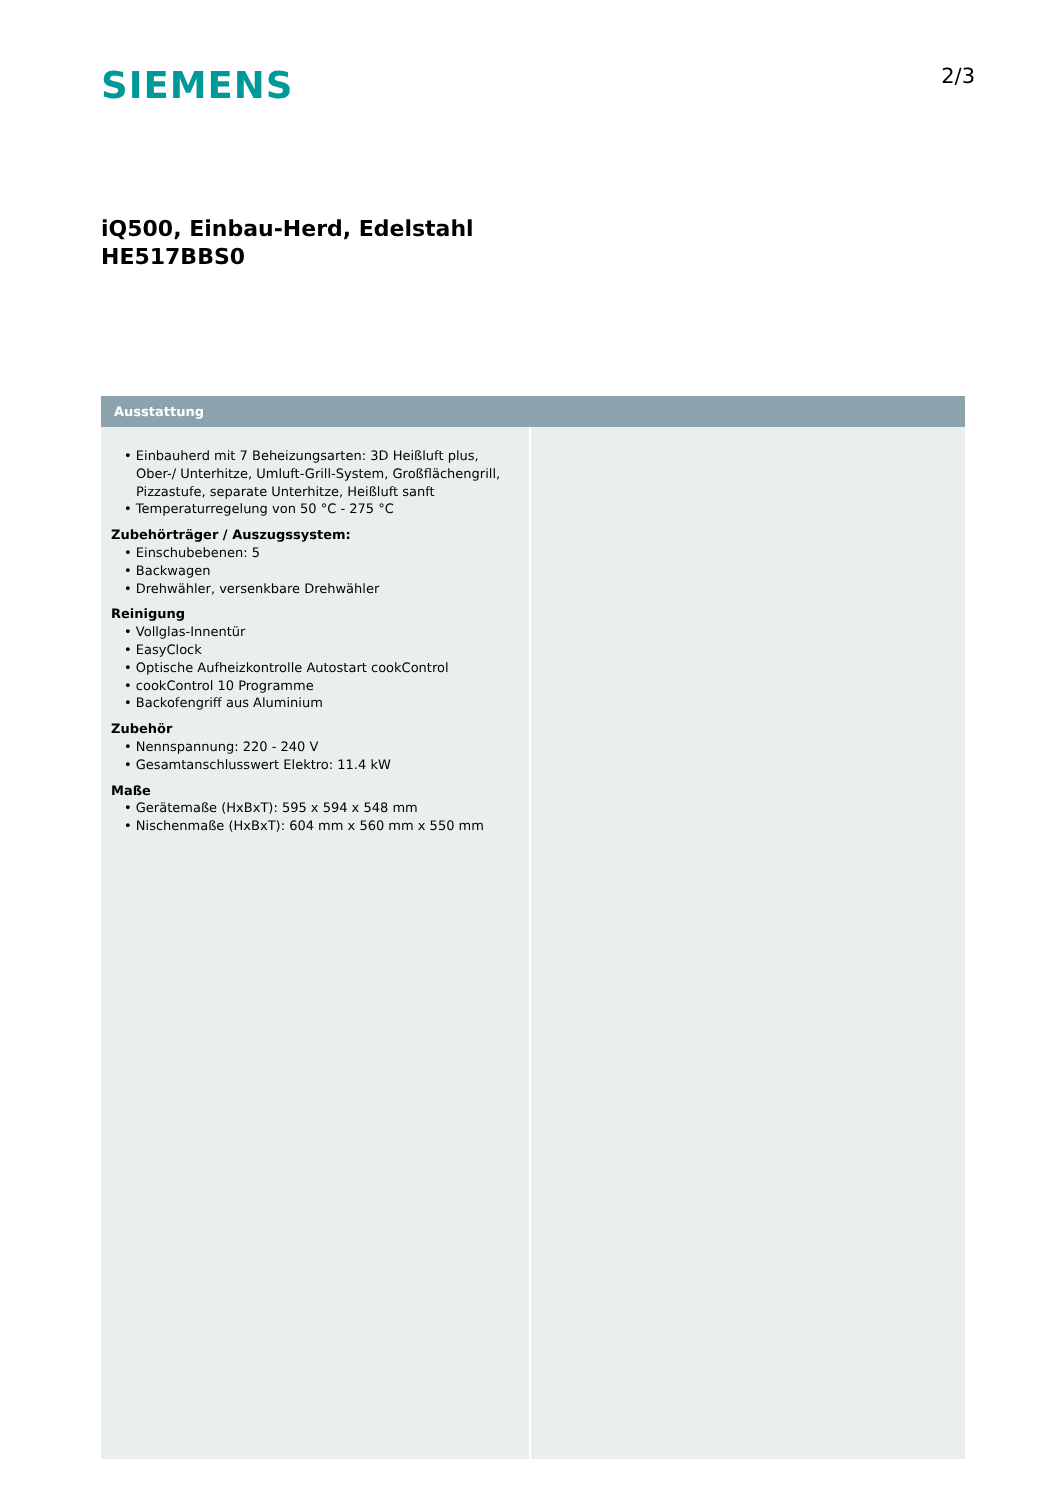SIEMENS
2/3
iQ500, Einbau-Herd, Edelstahl
HE517BBS0
Ausstattung
• Einbauherd mit 7 Beheizungsarten: 3D Heißluft plus, Ober-/ Unterhitze, Umluft-Grill-System, Großflächengrill, Pizzastufe, separate Unterhitze, Heißluft sanft
• Temperaturregelung von 50 °C - 275 °C
Zubehörträger / Auszugssystem:
• Einschubebenen: 5
• Backwagen
• Drehwähler, versenkbare Drehwähler
Reinigung
• Vollglas-Innentür
• EasyClock
• Optische Aufheizkontrolle Autostart cookControl
• cookControl 10 Programme
• Backofengriff aus Aluminium
Zubehör
• Nennspannung: 220 - 240 V
• Gesamtanschlusswert Elektro: 11.4 kW
Maße
• Gerätemaße (HxBxT): 595 x 594 x 548 mm
• Nischenmaße (HxBxT): 604 mm x 560 mm x 550 mm